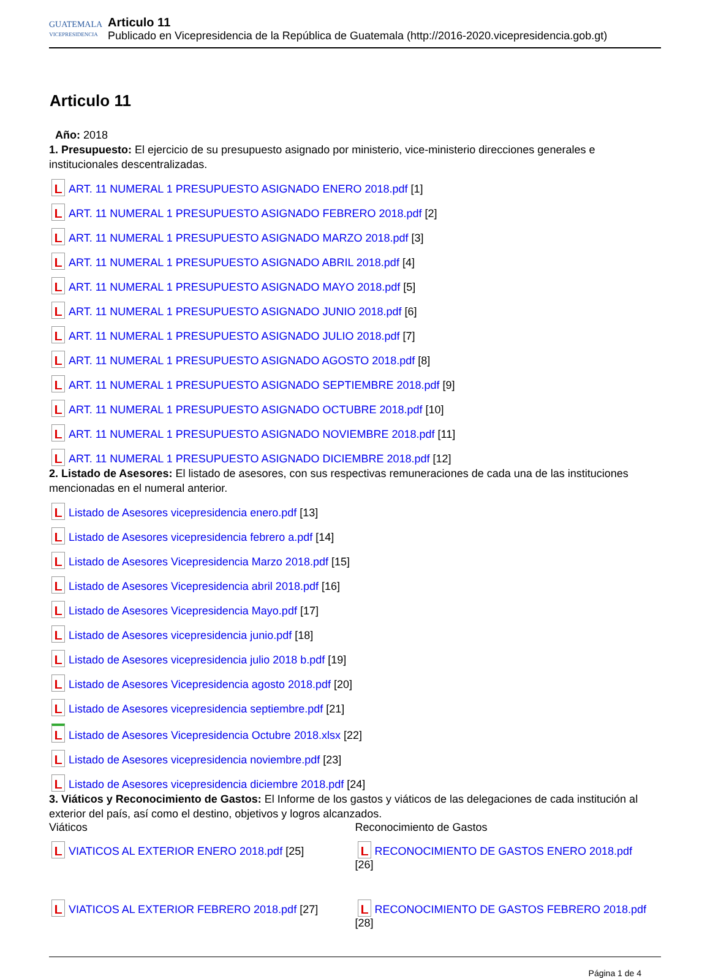GUATEMALA
VICEPRESIDENCIA
Articulo 11
Publicado en Vicepresidencia de la República de Guatemala (http://2016-2020.vicepresidencia.gob.gt)
Articulo 11
Año: 2018
1. Presupuesto: El ejercicio de su presupuesto asignado por ministerio, vice-ministerio direcciones generales e institucionales descentralizadas.
ART. 11 NUMERAL 1 PRESUPUESTO ASIGNADO ENERO 2018.pdf [1]
ART. 11 NUMERAL 1 PRESUPUESTO ASIGNADO FEBRERO 2018.pdf [2]
ART. 11 NUMERAL 1 PRESUPUESTO ASIGNADO MARZO 2018.pdf [3]
ART. 11 NUMERAL 1 PRESUPUESTO ASIGNADO ABRIL 2018.pdf [4]
ART. 11 NUMERAL 1 PRESUPUESTO ASIGNADO MAYO 2018.pdf [5]
ART. 11 NUMERAL 1 PRESUPUESTO ASIGNADO JUNIO 2018.pdf [6]
ART. 11 NUMERAL 1 PRESUPUESTO ASIGNADO JULIO 2018.pdf [7]
ART. 11 NUMERAL 1 PRESUPUESTO ASIGNADO AGOSTO 2018.pdf [8]
ART. 11 NUMERAL 1 PRESUPUESTO ASIGNADO SEPTIEMBRE 2018.pdf [9]
ART. 11 NUMERAL 1 PRESUPUESTO ASIGNADO OCTUBRE 2018.pdf [10]
ART. 11 NUMERAL 1 PRESUPUESTO ASIGNADO NOVIEMBRE 2018.pdf [11]
ART. 11 NUMERAL 1 PRESUPUESTO ASIGNADO DICIEMBRE 2018.pdf [12]
2. Listado de Asesores: El listado de asesores, con sus respectivas remuneraciones de cada una de las instituciones mencionadas en el numeral anterior.
Listado de Asesores vicepresidencia enero.pdf [13]
Listado de Asesores vicepresidencia febrero a.pdf [14]
Listado de Asesores Vicepresidencia Marzo 2018.pdf [15]
Listado de Asesores Vicepresidencia abril 2018.pdf [16]
Listado de Asesores Vicepresidencia Mayo.pdf [17]
Listado de Asesores vicepresidencia junio.pdf [18]
Listado de Asesores vicepresidencia julio 2018 b.pdf [19]
Listado de Asesores Vicepresidencia agosto 2018.pdf [20]
Listado de Asesores vicepresidencia septiembre.pdf [21]
Listado de Asesores Vicepresidencia Octubre 2018.xlsx [22]
Listado de Asesores vicepresidencia noviembre.pdf [23]
Listado de Asesores vicepresidencia diciembre 2018.pdf [24]
3. Viáticos y Reconocimiento de Gastos: El Informe de los gastos y viáticos de las delegaciones de cada institución al exterior del país, así como el destino, objetivos y logros alcanzados.
| Viáticos | Reconocimiento de Gastos |
| VIATICOS AL EXTERIOR ENERO 2018.pdf [25] | RECONOCIMIENTO DE GASTOS ENERO 2018.pdf [26] |
| VIATICOS AL EXTERIOR FEBRERO 2018.pdf [27] | RECONOCIMIENTO DE GASTOS FEBRERO 2018.pdf [28] |
Página 1 de 4